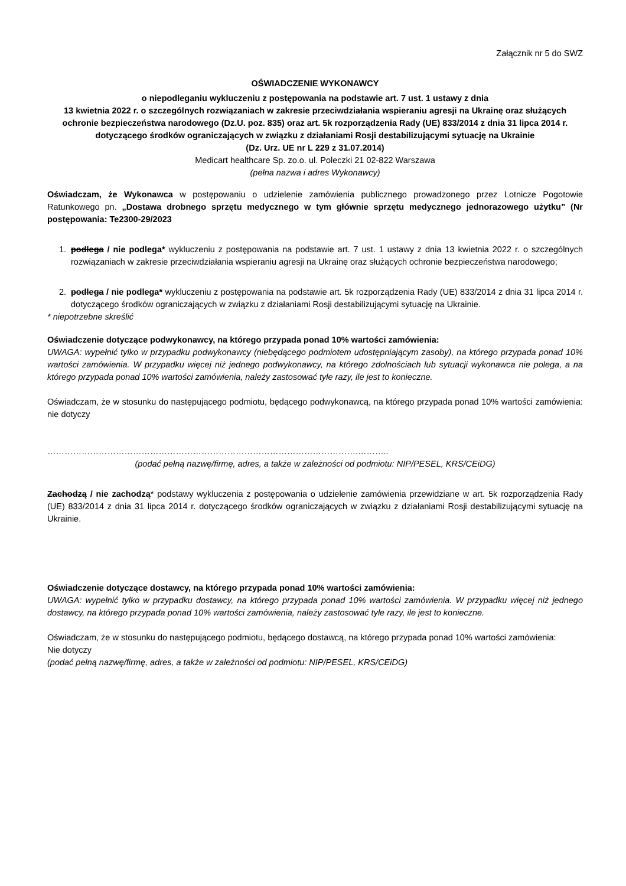Załącznik nr 5 do SWZ
OŚWIADCZENIE WYKONAWCY
o niepodleganiu wykluczeniu z postępowania na podstawie art. 7 ust. 1 ustawy z dnia
13 kwietnia 2022 r. o szczególnych rozwiązaniach w zakresie przeciwdziałania wspieraniu agresji na Ukrainę oraz służących ochronie bezpieczeństwa narodowego (Dz.U. poz. 835) oraz art. 5k rozporządzenia Rady (UE) 833/2014 z dnia 31 lipca 2014 r. dotyczącego środków ograniczających w związku z działaniami Rosji destabilizującymi sytuację na Ukrainie
(Dz. Urz. UE nr L 229 z 31.07.2014)
Medicart healthcare Sp. zo.o. ul. Poleczki 21 02-822 Warszawa
(pełna nazwa i adres Wykonawcy)
Oświadczam, że Wykonawca w postępowaniu o udzielenie zamówienia publicznego prowadzonego przez Lotnicze Pogotowie Ratunkowego pn. „Dostawa drobnego sprzętu medycznego w tym głównie sprzętu medycznego jednorazowego użytku” (Nr postępowania: Te2300-29/2023
1. podlega / nie podlega* wykluczeniu z postępowania na podstawie art. 7 ust. 1 ustawy z dnia 13 kwietnia 2022 r. o szczególnych rozwiązaniach w zakresie przeciwdziałania wspieraniu agresji na Ukrainę oraz służących ochronie bezpieczeństwa narodowego;
2. podlega / nie podlega* wykluczeniu z postępowania na podstawie art. 5k rozporządzenia Rady (UE) 833/2014 z dnia 31 lipca 2014 r. dotyczącego środków ograniczających w związku z działaniami Rosji destabilizującymi sytuację na Ukrainie.
* niepotrzebne skreślić
Oświadczenie dotyczące podwykonawcy, na którego przypada ponad 10% wartości zamówienia:
UWAGA: wypełnić tylko w przypadku podwykonawcy (niebędącego podmiotem udostępniającym zasoby), na którego przypada ponad 10% wartości zamówienia. W przypadku więcej niż jednego podwykonawcy, na którego zdolnościach lub sytuacji wykonawca nie polega, a na którego przypada ponad 10% wartości zamówienia, należy zastosować tyle razy, ile jest to konieczne.
Oświadczam, że w stosunku do następującego podmiotu, będącego podwykonawcą, na którego przypada ponad 10% wartości zamówienia: nie dotyczy
……………………………………………………………………………………………….………..
(podać pełną nazwę/firmę, adres, a także w zależności od podmiotu: NIP/PESEL, KRS/CEiDG)
Zachodzą / nie zachodzą* podstawy wykluczenia z postępowania o udzielenie zamówienia przewidziane w art. 5k rozporządzenia Rady (UE) 833/2014 z dnia 31 lipca 2014 r. dotyczącego środków ograniczających w związku z działaniami Rosji destabilizującymi sytuację na Ukrainie.
Oświadczenie dotyczące dostawcy, na którego przypada ponad 10% wartości zamówienia:
UWAGA: wypełnić tylko w przypadku dostawcy, na którego przypada ponad 10% wartości zamówienia. W przypadku więcej niż jednego dostawcy, na którego przypada ponad 10% wartości zamówienia, należy zastosować tyle razy, ile jest to konieczne.
Oświadczam, że w stosunku do następującego podmiotu, będącego dostawcą, na którego przypada ponad 10% wartości zamówienia:
Nie dotyczy
(podać pełną nazwę/firmę, adres, a także w zależności od podmiotu: NIP/PESEL, KRS/CEiDG)